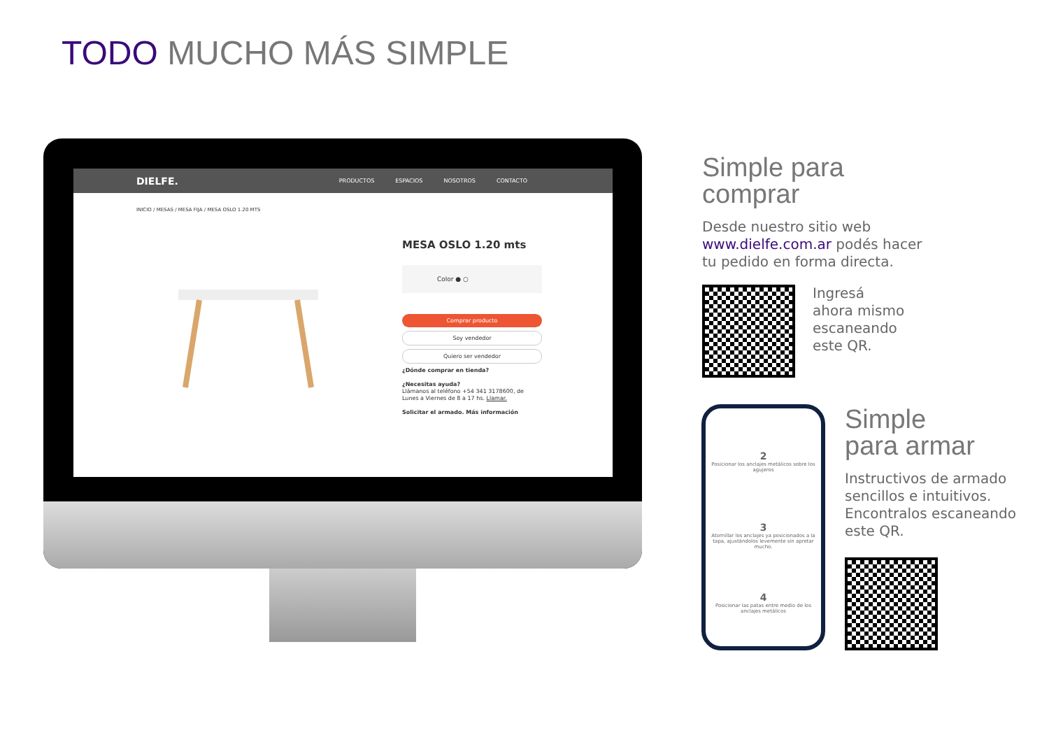TODO MUCHO MÁS SIMPLE
DIELFE. PRODUCTOS ESPACIOS NOSOTROS CONTACTO
INICIO / MESAS / MESA FIJA / MESA OSLO 1.20 MTS
MESA OSLO 1.20 mts
Color ● ○
Comprar producto
Soy vendedor
Quiero ser vendedor
¿Dónde comprar en tienda?
¿Necesitas ayuda?
Llámanos al teléfono +54 341 3178600, de Lunes a Viernes de 8 a 17 hs. Llamar.
Solicitar el armado. Más información
Simple para comprar
Desde nuestro sitio web www.dielfe.com.ar podés hacer tu pedido en forma directa.
Ingresá
ahora mismo
escaneando
este QR.
2
Posicionar los anclajes metálicos sobre los agujeros
3
Atornillar los anclajes ya posicionados a la tapa, ajustándolos levemente sin apretar mucho.
4
Posicionar las patas entre medio de los anclajes metálicos
Simple
para armar
Instructivos de armado sencillos e intuitivos. Encontralos escaneando este QR.